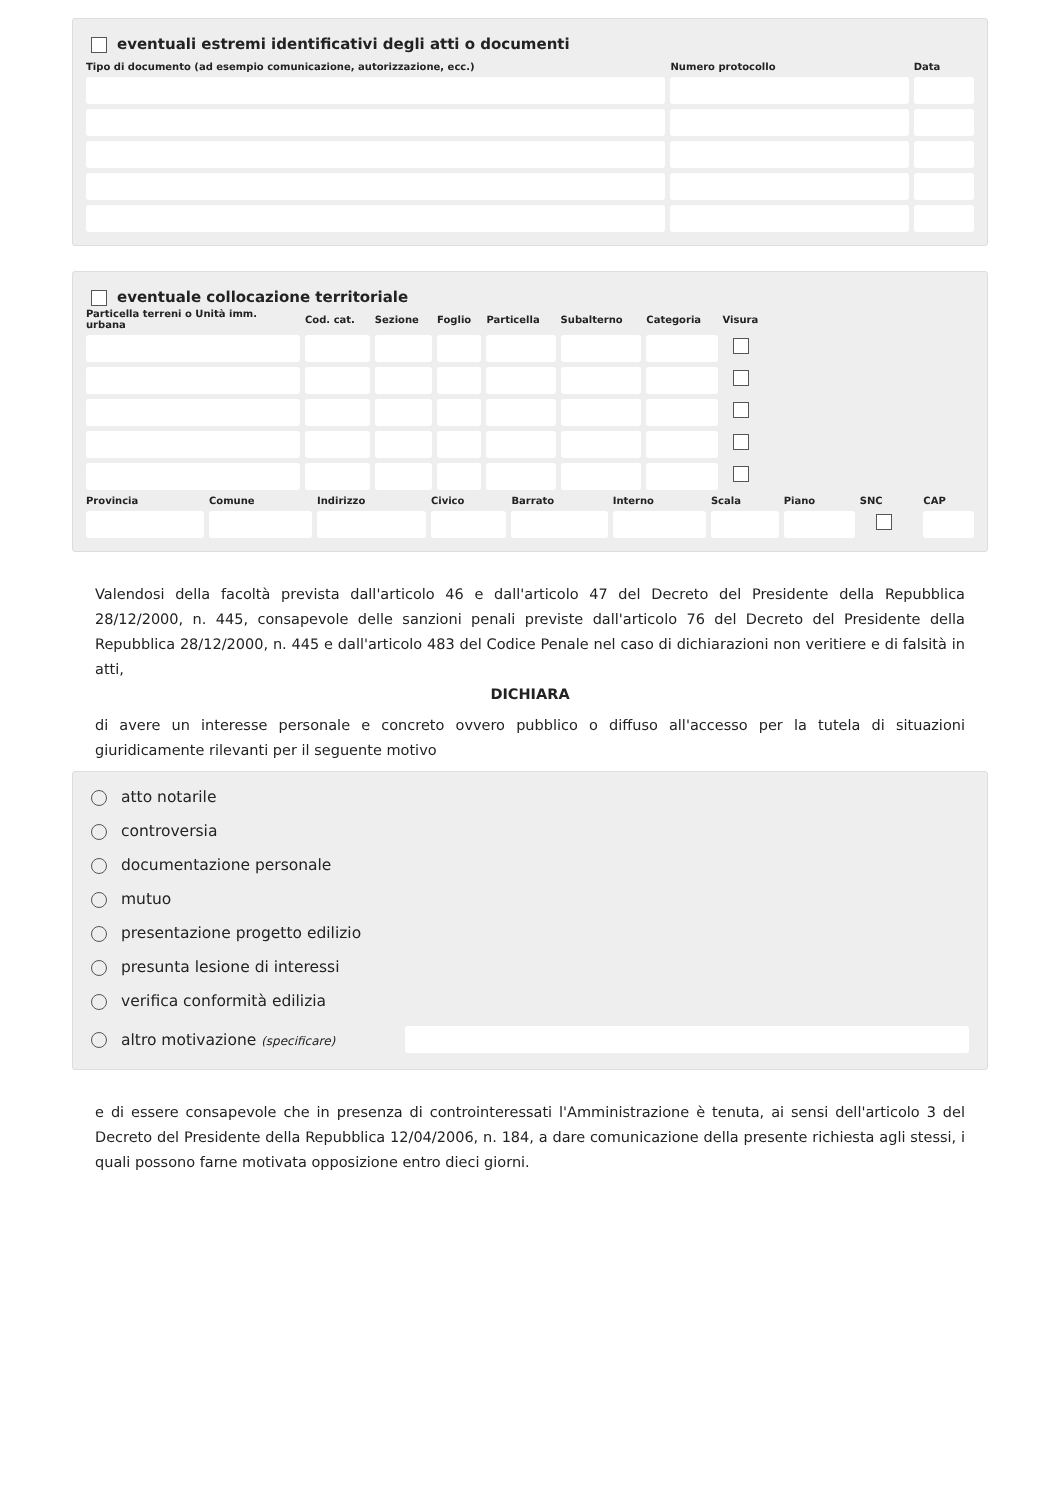eventuali estremi identificativi degli atti o documenti
| Tipo di documento (ad esempio comunicazione, autorizzazione, ecc.) | Numero protocollo | Data |
| --- | --- | --- |
eventuale collocazione territoriale
| Particella terreni o Unità imm. urbana | Cod. cat. | Sezione | Foglio | Particella | Subalterno | Categoria | Visura | |
| --- | --- | --- | --- | --- | --- | --- | --- | --- |
| Provincia | Comune | Indirizzo | Civico | Barrato | Interno | Scala | Piano | SNC | CAP |
| --- | --- | --- | --- | --- | --- | --- | --- | --- | --- |
Valendosi della facoltà prevista dall'articolo 46 e dall'articolo 47 del Decreto del Presidente della Repubblica 28/12/2000, n. 445, consapevole delle sanzioni penali previste dall'articolo 76 del Decreto del Presidente della Repubblica 28/12/2000, n. 445 e dall'articolo 483 del Codice Penale nel caso di dichiarazioni non veritiere e di falsità in atti,
DICHIARA
di avere un interesse personale e concreto ovvero pubblico o diffuso all'accesso per la tutela di situazioni giuridicamente rilevanti per il seguente motivo
atto notarile
controversia
documentazione personale
mutuo
presentazione progetto edilizio
presunta lesione di interessi
verifica conformità edilizia
altro motivazione (specificare)
e di essere consapevole che in presenza di controinteressati l'Amministrazione è tenuta, ai sensi dell'articolo 3 del Decreto del Presidente della Repubblica 12/04/2006, n. 184, a dare comunicazione della presente richiesta agli stessi, i quali possono farne motivata opposizione entro dieci giorni.